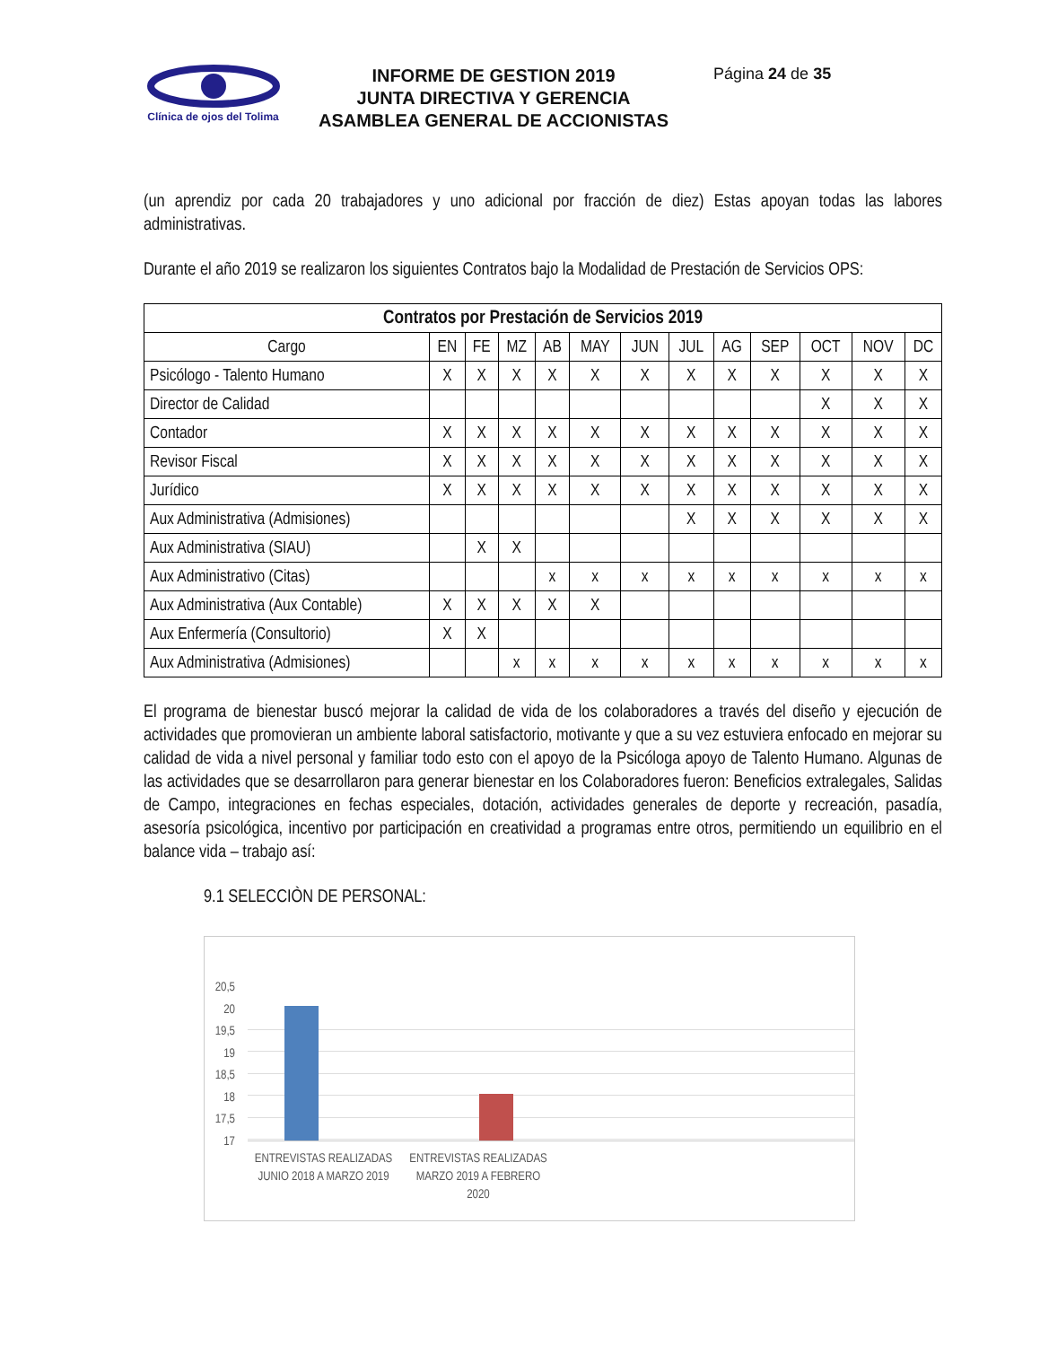Clínica de ojos del Tolima
INFORME DE GESTION 2019
JUNTA DIRECTIVA Y GERENCIA
ASAMBLEA GENERAL DE ACCIONISTAS
Página 24 de 35
(un aprendiz por cada 20 trabajadores y uno adicional por fracción de diez) Estas apoyan todas las labores administrativas.
Durante el año 2019 se realizaron los siguientes Contratos bajo la Modalidad de Prestación de Servicios OPS:
| Contratos por Prestación de Servicios 2019 | | | | | | | | | | | | |
| --- | --- | --- | --- | --- | --- | --- | --- | --- | --- | --- | --- | --- |
| Cargo | EN | FE | MZ | AB | MAY | JUN | JUL | AG | SEP | OCT | NOV | DC |
| Psicólogo - Talento Humano | X | X | X | X | X | X | X | X | X | X | X | X |
| Director de Calidad | | | | | | | | | | X | X | X |
| Contador | X | X | X | X | X | X | X | X | X | X | X | X |
| Revisor Fiscal | X | X | X | X | X | X | X | X | X | X | X | X |
| Jurídico | X | X | X | X | X | X | X | X | X | X | X | X |
| Aux Administrativa (Admisiones) | | | | | | | X | X | X | X | X | X |
| Aux Administrativa (SIAU) | | X | X | | | | | | | | | |
| Aux Administrativo (Citas) | | | | x | x | x | x | x | x | x | x | x |
| Aux Administrativa (Aux Contable) | X | X | X | X | X | | | | | | | |
| Aux Enfermería (Consultorio) | X | X | | | | | | | | | | |
| Aux Administrativa (Admisiones) | | | x | x | x | x | x | x | x | x | x | x |
El programa de bienestar buscó mejorar la calidad de vida de los colaboradores a través del diseño y ejecución de actividades que promovieran un ambiente laboral satisfactorio, motivante y que a su vez estuviera enfocado en mejorar su calidad de vida a nivel personal y familiar todo esto con el apoyo de la Psicóloga apoyo de Talento Humano. Algunas de las actividades que se desarrollaron para generar bienestar en los Colaboradores fueron: Beneficios extralegales, Salidas de Campo, integraciones en fechas especiales, dotación, actividades generales de deporte y recreación, pasadía, asesoría psicológica, incentivo por participación en creatividad a programas entre otros, permitiendo un equilibrio en el balance vida – trabajo así:
9.1 SELECCIÒN DE PERSONAL:
20,5
20
19,5
19
18,5
18
17,5
17
ENTREVISTAS REALIZADAS JUNIO 2018 A MARZO 2019
ENTREVISTAS REALIZADAS MARZO 2019 A FEBRERO 2020